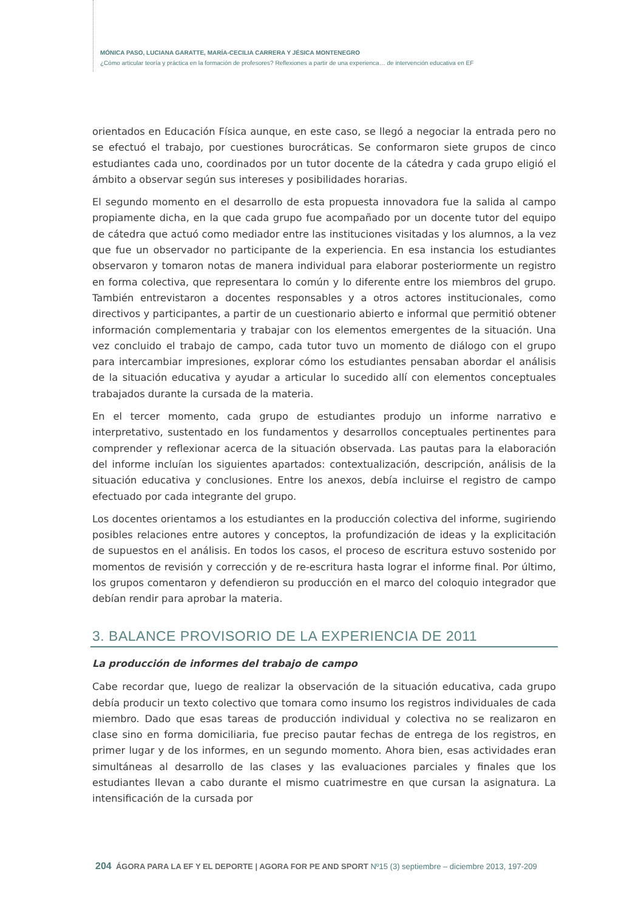MÓNICA PASO, LUCIANA GARATTE, MARÍA-CECILIA CARRERA Y JÉSICA MONTENEGRO
¿Cómo articular teoría y práctica en la formación de profesores? Reflexiones a partir de una experienca… de intervención educativa en EF
orientados en Educación Física aunque, en este caso, se llegó a negociar la entrada pero no se efectuó el trabajo, por cuestiones burocráticas. Se conformaron siete grupos de cinco estudiantes cada uno, coordinados por un tutor docente de la cátedra y cada grupo eligió el ámbito a observar según sus intereses y posibilidades horarias.
El segundo momento en el desarrollo de esta propuesta innovadora fue la salida al campo propiamente dicha, en la que cada grupo fue acompañado por un docente tutor del equipo de cátedra que actuó como mediador entre las instituciones visitadas y los alumnos, a la vez que fue un observador no participante de la experiencia. En esa instancia los estudiantes observaron y tomaron notas de manera individual para elaborar posteriormente un registro en forma colectiva, que representara lo común y lo diferente entre los miembros del grupo. También entrevistaron a docentes responsables y a otros actores institucionales, como directivos y participantes, a partir de un cuestionario abierto e informal que permitió obtener información complementaria y trabajar con los elementos emergentes de la situación. Una vez concluido el trabajo de campo, cada tutor tuvo un momento de diálogo con el grupo para intercambiar impresiones, explorar cómo los estudiantes pensaban abordar el análisis de la situación educativa y ayudar a articular lo sucedido allí con elementos conceptuales trabajados durante la cursada de la materia.
En el tercer momento, cada grupo de estudiantes produjo un informe narrativo e interpretativo, sustentado en los fundamentos y desarrollos conceptuales pertinentes para comprender y reflexionar acerca de la situación observada. Las pautas para la elaboración del informe incluían los siguientes apartados: contextualización, descripción, análisis de la situación educativa y conclusiones. Entre los anexos, debía incluirse el registro de campo efectuado por cada integrante del grupo.
Los docentes orientamos a los estudiantes en la producción colectiva del informe, sugiriendo posibles relaciones entre autores y conceptos, la profundización de ideas y la explicitación de supuestos en el análisis. En todos los casos, el proceso de escritura estuvo sostenido por momentos de revisión y corrección y de re-escritura hasta lograr el informe final. Por último, los grupos comentaron y defendieron su producción en el marco del coloquio integrador que debían rendir para aprobar la materia.
3. BALANCE PROVISORIO DE LA EXPERIENCIA DE 2011
La producción de informes del trabajo de campo
Cabe recordar que, luego de realizar la observación de la situación educativa, cada grupo debía producir un texto colectivo que tomara como insumo los registros individuales de cada miembro. Dado que esas tareas de producción individual y colectiva no se realizaron en clase sino en forma domiciliaria, fue preciso pautar fechas de entrega de los registros, en primer lugar y de los informes, en un segundo momento. Ahora bien, esas actividades eran simultáneas al desarrollo de las clases y las evaluaciones parciales y finales que los estudiantes llevan a cabo durante el mismo cuatrimestre en que cursan la asignatura. La intensificación de la cursada por
204 ÁGORA PARA LA EF Y EL DEPORTE | AGORA FOR PE AND SPORT Nº15 (3) septiembre – diciembre 2013, 197-209